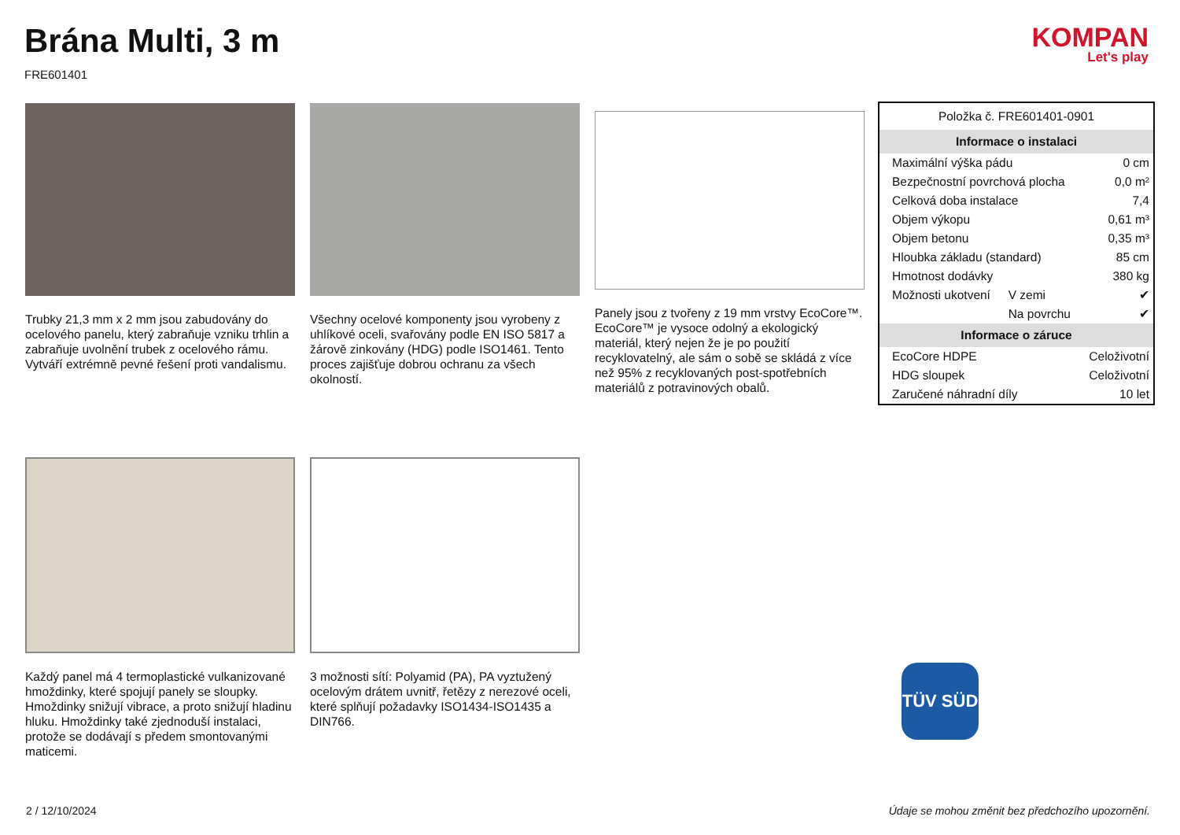Brána Multi, 3 m
FRE601401
KOMPAN
Let's play
Trubky 21,3 mm x 2 mm jsou zabudovány do ocelového panelu, který zabraňuje vzniku trhlin a zabraňuje uvolnění trubek z ocelového rámu. Vytváří extrémně pevné řešení proti vandalismu.
Všechny ocelové komponenty jsou vyrobeny z uhlíkové oceli, svařovány podle EN ISO 5817 a žárově zinkovány (HDG) podle ISO1461. Tento proces zajišťuje dobrou ochranu za všech okolností.
Panely jsou z tvořeny z 19 mm vrstvy EcoCore™. EcoCore™ je vysoce odolný a ekologický materiál, který nejen že je po použití recyklovatelný, ale sám o sobě se skládá z více než 95% z recyklovaných post-spotřebních materiálů z potravinových obalů.
Každý panel má 4 termoplastické vulkanizované hmoždinky, které spojují panely se sloupky. Hmoždinky snižují vibrace, a proto snižují hladinu hluku. Hmoždinky také zjednoduší instalaci, protože se dodávají s předem smontovanými maticemi.
3 možnosti sítí: Polyamid (PA), PA vyztužený ocelovým drátem uvnitř, řetězy z nerezové oceli, které splňují požadavky ISO1434-ISO1435 a DIN766.
| Položka č. FRE601401-0901 | | |
| Informace o instalaci | | |
| Maximální výška pádu | | 0 cm |
| Bezpečnostní povrchová plocha | | 0,0 m² |
| Celková doba instalace | | 7,4 |
| Objem výkopu | | 0,61 m³ |
| Objem betonu | | 0,35 m³ |
| Hloubka základu (standard) | | 85 cm |
| Hmotnost dodávky | | 380 kg |
| Možnosti ukotvení | V zemi | ✔ |
| | Na povrchu | ✔ |
| Informace o záruce | | |
| EcoCore HDPE | | Celoživotní |
| HDG sloupek | | Celoživotní |
| Zaručené náhradní díly | | 10 let |
TÜV SÜD
2 / 12/10/2024
Údaje se mohou změnit bez předchozího upozornění.